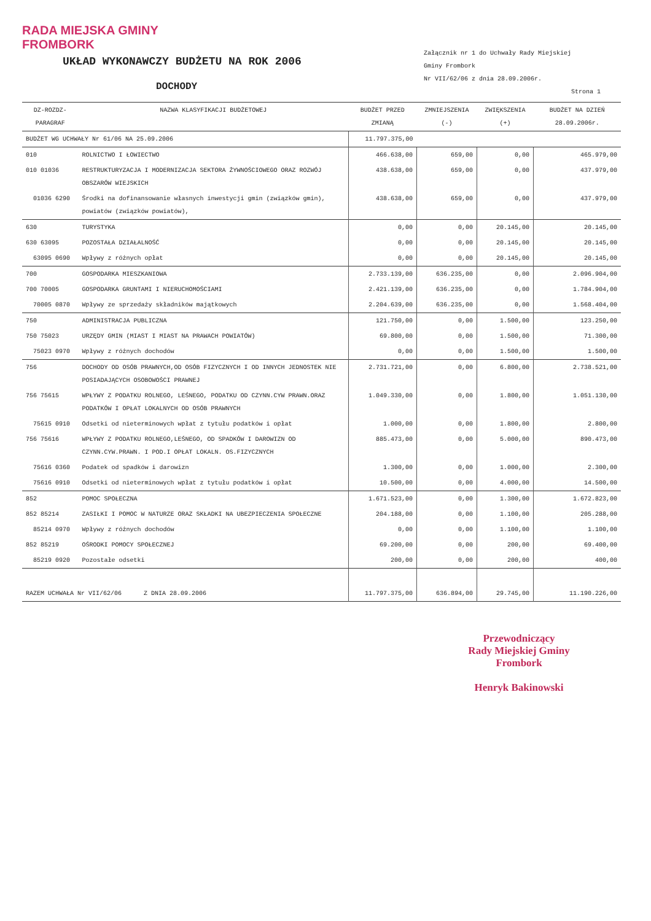RADA MIEJSKA GMINY
FROMBORK
UKŁAD WYKONAWCZY BUDŻETU NA ROK 2006
DOCHODY
Załącznik nr 1 do Uchwały Rady Miejskiej
Gminy Frombork
Nr VII/62/06 z dnia 28.09.2006r.
Strona 1
| DZ-ROZDZ-PARAGRAF | NAZWA KLASYFIKACJI BUDŻETOWEJ | BUDŻET PRZED ZMIANĄ | ZMNIEJSZENIA (-) | ZWIĘKSZENIA (+) | BUDŻET NA DZIEŃ 28.09.2006r. |
| --- | --- | --- | --- | --- | --- |
| BUDŻET WG UCHWAŁY Nr 61/06 NA 25.09.2006 | | 11.797.375,00 | | | |
| 010 | ROLNICTWO I ŁOWIECTWO | 466.638,00 | 659,00 | 0,00 | 465.979,00 |
| 010 01036 | RESTRUKTURYZACJA I MODERNIZACJA SEKTORA ŻYWNOŚCIOWEGO ORAZ ROZWÓJ OBSZARÓW WIEJSKICH | 438.638,00 | 659,00 | 0,00 | 437.979,00 |
| 01036 6290 | Środki na dofinansowanie własnych inwestycji gmin (związków gmin), powiatów (związków powiatów), | 438.638,00 | 659,00 | 0,00 | 437.979,00 |
| 630 | TURYSTYKA | 0,00 | 0,00 | 20.145,00 | 20.145,00 |
| 630 63095 | POZOSTAŁA DZIAŁALNOŚĆ | 0,00 | 0,00 | 20.145,00 | 20.145,00 |
| 63095 0690 | Wpływy z różnych opłat | 0,00 | 0,00 | 20.145,00 | 20.145,00 |
| 700 | GOSPODARKA MIESZKANIOWA | 2.733.139,00 | 636.235,00 | 0,00 | 2.096.904,00 |
| 700 70005 | GOSPODARKA GRUNTAMI I NIERUCHOMOŚCIAMI | 2.421.139,00 | 636.235,00 | 0,00 | 1.784.904,00 |
| 70005 0870 | Wpływy ze sprzedaży składników majątkowych | 2.204.639,00 | 636.235,00 | 0,00 | 1.568.404,00 |
| 750 | ADMINISTRACJA PUBLICZNA | 121.750,00 | 0,00 | 1.500,00 | 123.250,00 |
| 750 75023 | URZĘDY GMIN (MIAST I MIAST NA PRAWACH POWIATÓW) | 69.800,00 | 0,00 | 1.500,00 | 71.300,00 |
| 75023 0970 | Wpływy z różnych dochodów | 0,00 | 0,00 | 1.500,00 | 1.500,00 |
| 756 | DOCHODY OD OSÓB PRAWNYCH,OD OSÓB FIZYCZNYCH I OD INNYCH JEDNOSTEK NIE POSIADAJĄCYCH OSOBOWOŚCI PRAWNEJ | 2.731.721,00 | 0,00 | 6.800,00 | 2.738.521,00 |
| 756 75615 | WPŁYWY Z PODATKU ROLNEGO, LEŚNEGO, PODATKU OD CZYNN.CYW PRAWN.ORAZ PODATKÓW I OPŁAT LOKALNYCH OD OSÓB PRAWNYCH | 1.049.330,00 | 0,00 | 1.800,00 | 1.051.130,00 |
| 75615 0910 | Odsetki od nieterminowych wpłat z tytułu podatków i opłat | 1.000,00 | 0,00 | 1.800,00 | 2.800,00 |
| 756 75616 | WPŁYWY Z PODATKU ROLNEGO,LEŚNEGO, OD SPADKÓW I DAROWIZN OD CZYNN.CYW.PRAWN. I POD.I OPŁAT LOKALN. OS.FIZYCZNYCH | 885.473,00 | 0,00 | 5.000,00 | 890.473,00 |
| 75616 0360 | Podatek od spadków i darowizn | 1.300,00 | 0,00 | 1.000,00 | 2.300,00 |
| 75616 0910 | Odsetki od nieterminowych wpłat z tytułu podatków i opłat | 10.500,00 | 0,00 | 4.000,00 | 14.500,00 |
| 852 | POMOC SPOŁECZNA | 1.671.523,00 | 0,00 | 1.300,00 | 1.672.823,00 |
| 852 85214 | ZASIŁKI I POMOC W NATURZE ORAZ SKŁADKI NA UBEZPIECZENIA SPOŁECZNE | 204.188,00 | 0,00 | 1.100,00 | 205.288,00 |
| 85214 0970 | Wpływy z różnych dochodów | 0,00 | 0,00 | 1.100,00 | 1.100,00 |
| 852 85219 | OŚRODKI POMOCY SPOŁECZNEJ | 69.200,00 | 0,00 | 200,00 | 69.400,00 |
| 85219 0920 | Pozostałe odsetki | 200,00 | 0,00 | 200,00 | 400,00 |
| RAZEM UCHWAŁA Nr VII/62/06 Z DNIA 28.09.2006 | | 11.797.375,00 | 636.894,00 | 29.745,00 | 11.190.226,00 |
Przewodniczący
Rady Miejskiej Gminy
Frombork
Henryk Bakinowski